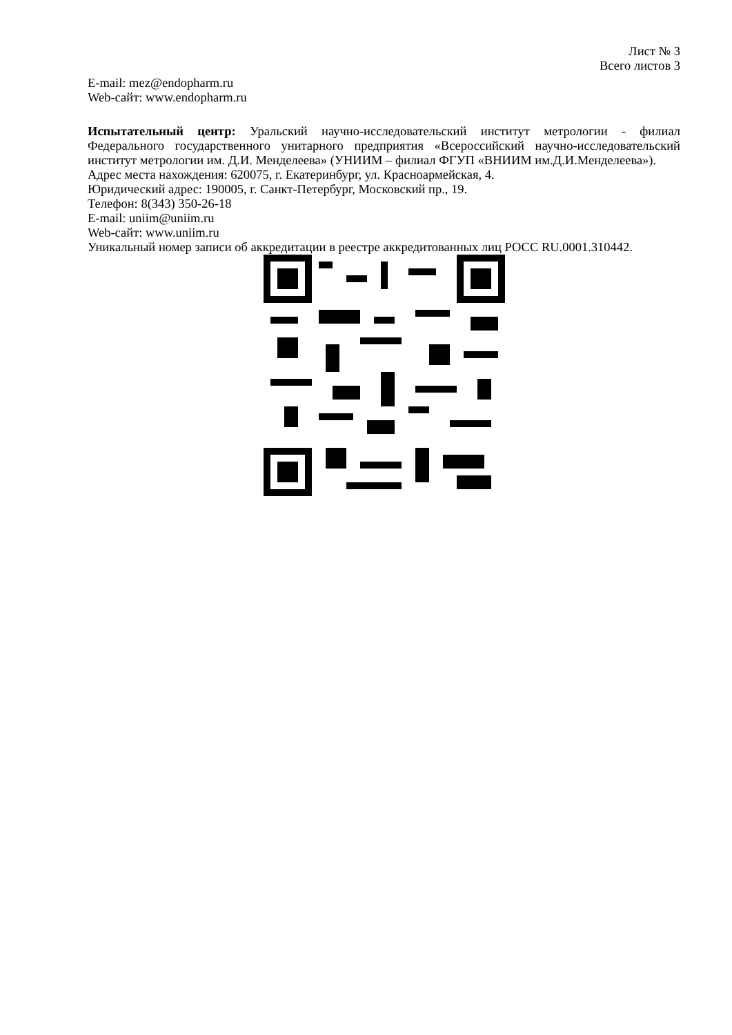Лист № 3
Всего листов 3
E-mail: mez@endopharm.ru
Web-сайт: www.endopharm.ru
Испытательный центр: Уральский научно-исследовательский институт метрологии - филиал Федерального государственного унитарного предприятия «Всероссийский научно-исследовательский институт метрологии им. Д.И. Менделеева» (УНИИМ – филиал ФГУП «ВНИИМ им.Д.И.Менделеева»).
Адрес места нахождения: 620075, г. Екатеринбург, ул. Красноармейская, 4.
Юридический адрес: 190005, г. Санкт-Петербург, Московский пр., 19.
Телефон: 8(343) 350-26-18
E-mail: uniim@uniim.ru
Web-сайт: www.uniim.ru
Уникальный номер записи об аккредитации в реестре аккредитованных лиц РОСС RU.0001.310442.